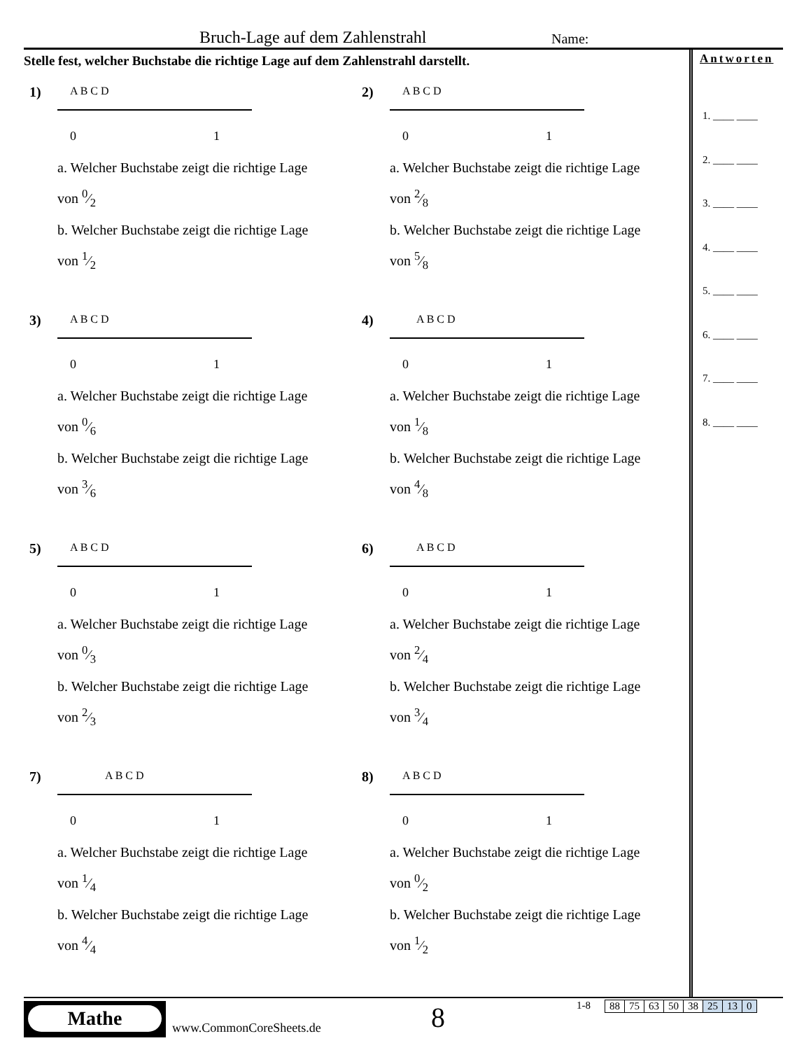Bruch-Lage auf dem Zahlenstrahl
Name:
Stelle fest, welcher Buchstabe die richtige Lage auf dem Zahlenstrahl darstellt.
1)
A B C D
0
1
a. Welcher Buchstabe zeigt die richtige Lage
von 0⁄2
b. Welcher Buchstabe zeigt die richtige Lage
von 1⁄2
2)
A B C D
0
1
a. Welcher Buchstabe zeigt die richtige Lage
von 2⁄8
b. Welcher Buchstabe zeigt die richtige Lage
von 5⁄8
3)
A B C D
0
1
a. Welcher Buchstabe zeigt die richtige Lage
von 0⁄6
b. Welcher Buchstabe zeigt die richtige Lage
von 3⁄6
4)
A B C D
0
1
a. Welcher Buchstabe zeigt die richtige Lage
von 1⁄8
b. Welcher Buchstabe zeigt die richtige Lage
von 4⁄8
5)
A B C D
0
1
a. Welcher Buchstabe zeigt die richtige Lage
von 0⁄3
b. Welcher Buchstabe zeigt die richtige Lage
von 2⁄3
6)
A B C D
0
1
a. Welcher Buchstabe zeigt die richtige Lage
von 2⁄4
b. Welcher Buchstabe zeigt die richtige Lage
von 3⁄4
7)
A B C D
0
1
a. Welcher Buchstabe zeigt die richtige Lage
von 1⁄4
b. Welcher Buchstabe zeigt die richtige Lage
von 4⁄4
8)
A B C D
0
1
a. Welcher Buchstabe zeigt die richtige Lage
von 0⁄2
b. Welcher Buchstabe zeigt die richtige Lage
von 1⁄2
Antworten
1. ____ ____
2. ____ ____
3. ____ ____
4. ____ ____
5. ____ ____
6. ____ ____
7. ____ ____
8. ____ ____
Mathe
www.CommonCoreSheets.de 8 1-8
| 88 | 75 | 63 | 50 | 38 | 25 | 13 | 0 |